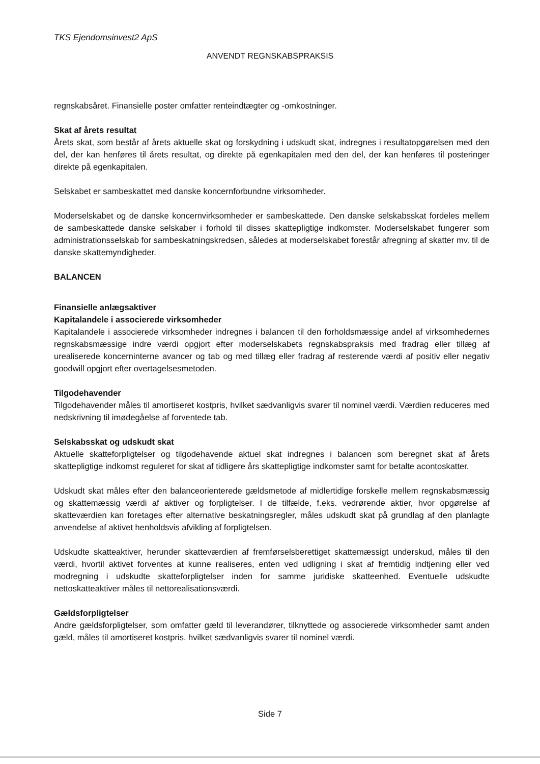TKS Ejendomsinvest2 ApS
ANVENDT REGNSKABSPRAKSIS
regnskabsåret. Finansielle poster omfatter renteindtægter og -omkostninger.
Skat af årets resultat
Årets skat, som består af årets aktuelle skat og forskydning i udskudt skat, indregnes i resultatopgørelsen med den del, der kan henføres til årets resultat, og direkte på egenkapitalen med den del, der kan henføres til posteringer direkte på egenkapitalen.
Selskabet er sambeskattet med danske koncernforbundne virksomheder.
Moderselskabet og de danske koncernvirksomheder er sambeskattede. Den danske selskabsskat fordeles mellem de sambeskattede danske selskaber i forhold til disses skattepligtige indkomster. Moderselskabet fungerer som administrationsselskab for sambeskatningskredsen, således at moderselskabet forestår afregning af skatter mv. til de danske skattemyndigheder.
BALANCEN
Finansielle anlægsaktiver
Kapitalandele i associerede virksomheder
Kapitalandele i associerede virksomheder indregnes i balancen til den forholdsmæssige andel af virksomhedernes regnskabsmæssige indre værdi opgjort efter moderselskabets regnskabspraksis med fradrag eller tillæg af urealiserede koncerninterne avancer og tab og med tillæg eller fradrag af resterende værdi af positiv eller negativ goodwill opgjort efter overtagelsesmetoden.
Tilgodehavender
Tilgodehavender måles til amortiseret kostpris, hvilket sædvanligvis svarer til nominel værdi. Værdien reduceres med nedskrivning til imødegåelse af forventede tab.
Selskabsskat og udskudt skat
Aktuelle skatteforpligtelser og tilgodehavende aktuel skat indregnes i balancen som beregnet skat af årets skattepligtige indkomst reguleret for skat af tidligere års skattepligtige indkomster samt for betalte acontoskatter.
Udskudt skat måles efter den balanceorienterede gældsmetode af midlertidige forskelle mellem regnskabsmæssig og skattemæssig værdi af aktiver og forpligtelser. I de tilfælde, f.eks. vedrørende aktier, hvor opgørelse af skatteværdien kan foretages efter alternative beskatningsregler, måles udskudt skat på grundlag af den planlagte anvendelse af aktivet henholdsvis afvikling af forpligtelsen.
Udskudte skatteaktiver, herunder skatteværdien af fremførselsberettiget skattemæssigt underskud, måles til den værdi, hvortil aktivet forventes at kunne realiseres, enten ved udligning i skat af fremtidig indtjening eller ved modregning i udskudte skatteforpligtelser inden for samme juridiske skatteenhed. Eventuelle udskudte nettoskatteaktiver måles til nettorealisationsværdi.
Gældsforpligtelser
Andre gældsforpligtelser, som omfatter gæld til leverandører, tilknyttede og associerede virksomheder samt anden gæld, måles til amortiseret kostpris, hvilket sædvanligvis svarer til nominel værdi.
Side 7